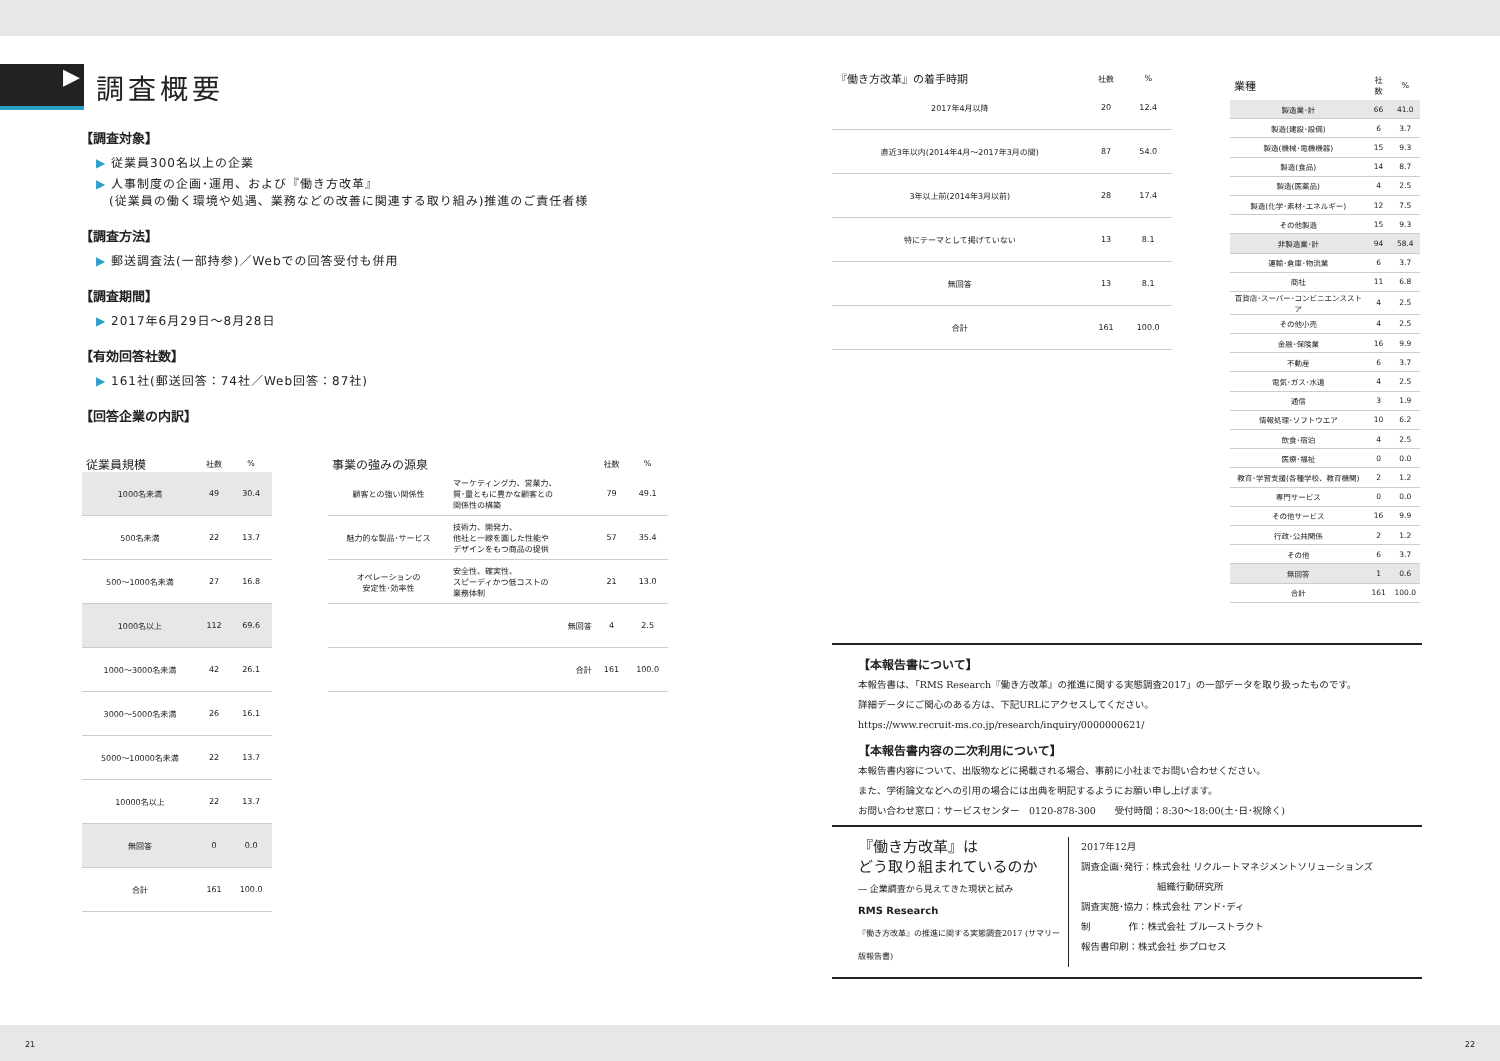▶ 調査概要
【調査対象】
▶ 従業員300名以上の企業
▶ 人事制度の企画･運用、および『働き方改革』
　(従業員の働く環境や処遇、業務などの改善に関連する取り組み)推進のご責任者様
【調査方法】
▶ 郵送調査法(一部持参)／Webでの回答受付も併用
【調査期間】
▶ 2017年6月29日～8月28日
【有効回答社数】
▶ 161社(郵送回答：74社／Web回答：87社)
【回答企業の内訳】
| 従業員規模 | 社数 | % |
| --- | --- | --- |
| 1000名未満 | 49 | 30.4 |
| 500名未満 | 22 | 13.7 |
| 500～1000名未満 | 27 | 16.8 |
| 1000名以上 | 112 | 69.6 |
| 1000～3000名未満 | 42 | 26.1 |
| 3000～5000名未満 | 26 | 16.1 |
| 5000～10000名未満 | 22 | 13.7 |
| 10000名以上 | 22 | 13.7 |
| 無回答 | 0 | 0.0 |
| 合計 | 161 | 100.0 |
| 事業の強みの源泉 | | 社数 | % |
| --- | --- | --- | --- |
| 顧客との強い関係性 | マーケティング力、営業力、 質･量ともに豊かな顧客との 関係性の構築 | 79 | 49.1 |
| 魅力的な製品･サービス | 技術力、開発力、 他社と一線を画した性能や デザインをもつ商品の提供 | 57 | 35.4 |
| オペレーションの 安定性･効率性 | 安全性、確実性、 スピーディかつ低コストの 業務体制 | 21 | 13.0 |
| 無回答 | | 4 | 2.5 |
| 合計 | | 161 | 100.0 |
| 『働き方改革』の着手時期 | 社数 | % |
| --- | --- | --- |
| 2017年4月以降 | 20 | 12.4 |
| 直近3年以内(2014年4月～2017年3月の間) | 87 | 54.0 |
| 3年以上前(2014年3月以前) | 28 | 17.4 |
| 特にテーマとして掲げていない | 13 | 8.1 |
| 無回答 | 13 | 8.1 |
| 合計 | 161 | 100.0 |
| 業種 | 社数 | % |
| --- | --- | --- |
| 製造業･計 | 66 | 41.0 |
| 製造(建設･設備) | 6 | 3.7 |
| 製造(機械･電機機器) | 15 | 9.3 |
| 製造(食品) | 14 | 8.7 |
| 製造(医薬品) | 4 | 2.5 |
| 製造(化学･素材･エネルギー) | 12 | 7.5 |
| その他製造 | 15 | 9.3 |
| 非製造業･計 | 94 | 58.4 |
| 運輸･倉庫･物流業 | 6 | 3.7 |
| 商社 | 11 | 6.8 |
| 百貨店･スーパー･コンビニエンスストア | 4 | 2.5 |
| その他小売 | 4 | 2.5 |
| 金融･保険業 | 16 | 9.9 |
| 不動産 | 6 | 3.7 |
| 電気･ガス･水道 | 4 | 2.5 |
| 通信 | 3 | 1.9 |
| 情報処理･ソフトウエア | 10 | 6.2 |
| 飲食･宿泊 | 4 | 2.5 |
| 医療･福祉 | 0 | 0.0 |
| 教育･学習支援(各種学校、教育機関) | 2 | 1.2 |
| 専門サービス | 0 | 0.0 |
| その他サービス | 16 | 9.9 |
| 行政･公共関係 | 2 | 1.2 |
| その他 | 6 | 3.7 |
| 無回答 | 1 | 0.6 |
| 合計 | 161 | 100.0 |
【本報告書について】
本報告書は､「RMS Research『働き方改革』の推進に関する実態調査2017」の一部データを取り扱ったものです。
詳細データにご関心のある方は、下記URLにアクセスしてください。
https://www.recruit-ms.co.jp/research/inquiry/0000000621/
【本報告書内容の二次利用について】
本報告書内容について、出版物などに掲載される場合、事前に小社までお問い合わせください。
また、学術論文などへの引用の場合には出典を明記するようにお願い申し上げます。
お問い合わせ窓口：サービスセンター　0120-878-300　　受付時間：8:30～18:00(土･日･祝除く)
『働き方改革』は
どう取り組まれているのか
― 企業調査から見えてきた現状と試み
RMS Research
『働き方改革』の推進に関する実態調査2017 (サマリー版報告書)
2017年12月
調査企画･発行：株式会社 リクルートマネジメントソリューションズ
　　　　　　　　組織行動研究所
調査実施･協力：株式会社 アンド･ディ
制　　　　作：株式会社 ブルーストラクト
報告書印刷：株式会社 歩プロセス
21 22